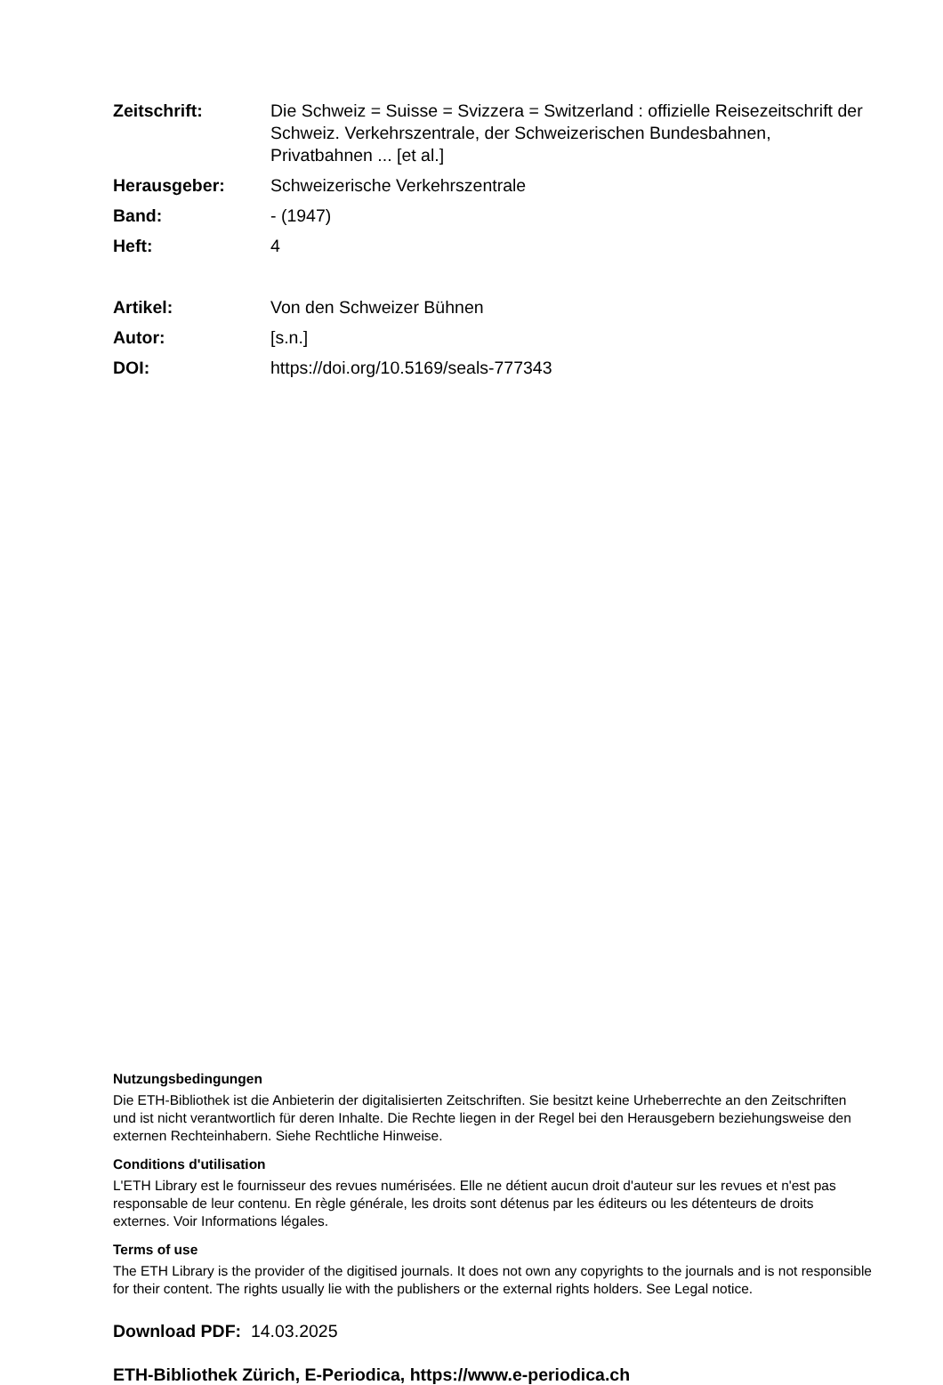| Zeitschrift: | Die Schweiz = Suisse = Svizzera = Switzerland : offizielle Reisezeitschrift der Schweiz. Verkehrszentrale, der Schweizerischen Bundesbahnen, Privatbahnen ... [et al.] |
| Herausgeber: | Schweizerische Verkehrszentrale |
| Band: | - (1947) |
| Heft: | 4 |
| Artikel: | Von den Schweizer Bühnen |
| Autor: | [s.n.] |
| DOI: | https://doi.org/10.5169/seals-777343 |
Nutzungsbedingungen
Die ETH-Bibliothek ist die Anbieterin der digitalisierten Zeitschriften. Sie besitzt keine Urheberrechte an den Zeitschriften und ist nicht verantwortlich für deren Inhalte. Die Rechte liegen in der Regel bei den Herausgebern beziehungsweise den externen Rechteinhabern. Siehe Rechtliche Hinweise.
Conditions d'utilisation
L'ETH Library est le fournisseur des revues numérisées. Elle ne détient aucun droit d'auteur sur les revues et n'est pas responsable de leur contenu. En règle générale, les droits sont détenus par les éditeurs ou les détenteurs de droits externes. Voir Informations légales.
Terms of use
The ETH Library is the provider of the digitised journals. It does not own any copyrights to the journals and is not responsible for their content. The rights usually lie with the publishers or the external rights holders. See Legal notice.
Download PDF: 14.03.2025
ETH-Bibliothek Zürich, E-Periodica, https://www.e-periodica.ch